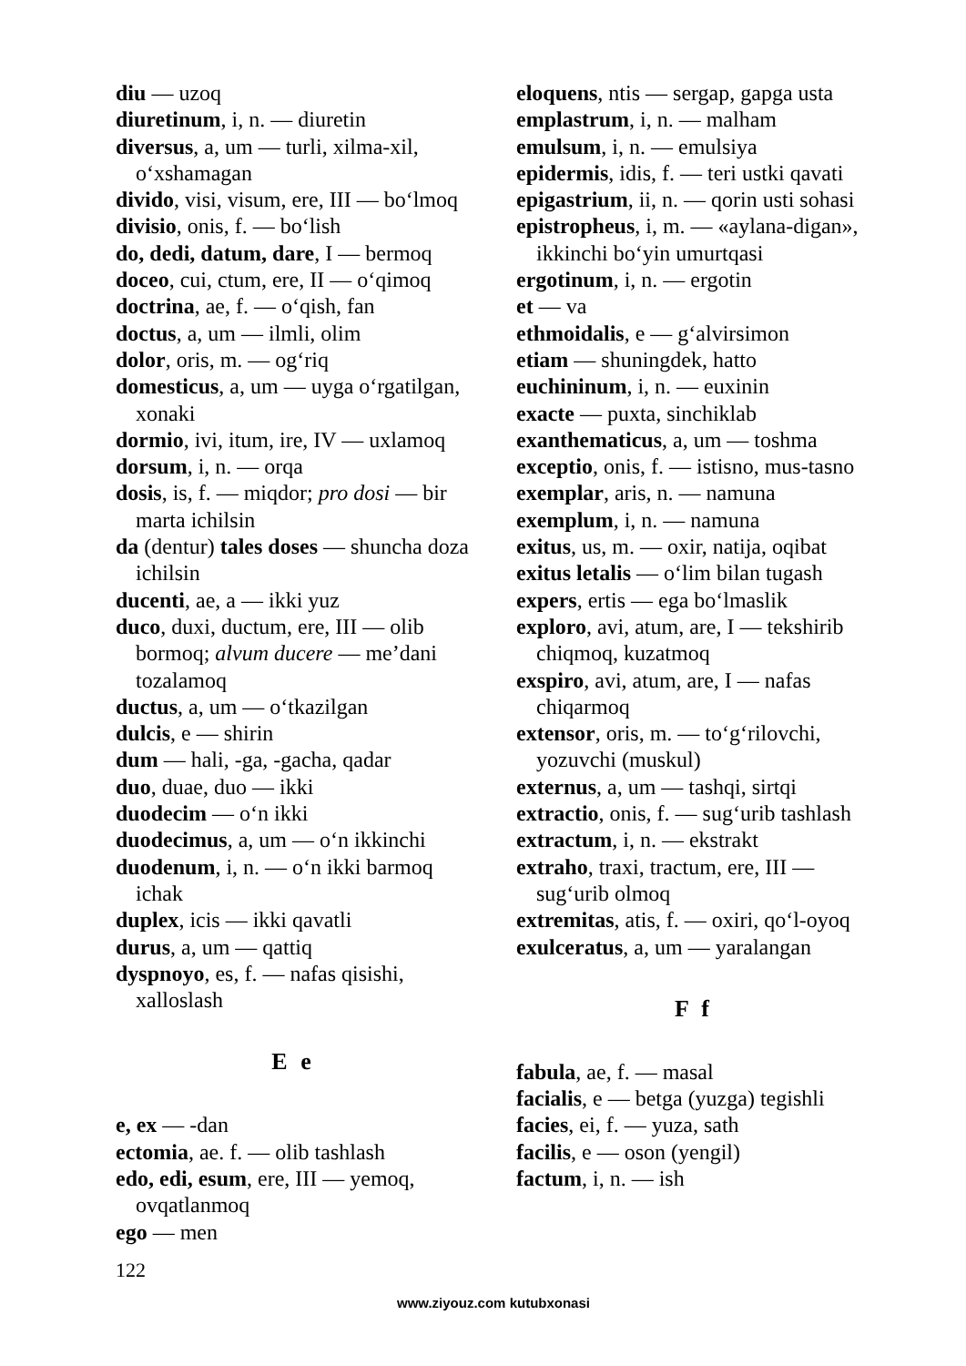diu — uzoq
diuretinum, i, n. — diuretin
diversus, a, um — turli, xilma-xil, o‘xshamagan
divido, visi, visum, ere, III — bo‘lmoq
divisio, onis, f. — bo‘lish
do, dedi, datum, dare, I — bermoq
doceo, cui, ctum, ere, II — o‘qimoq
doctrina, ae, f. — o‘qish, fan
doctus, a, um — ilmli, olim
dolor, oris, m. — og‘riq
domesticus, a, um — uyga o‘rgatilgan, xonaki
dormio, ivi, itum, ire, IV — uxlamoq
dorsum, i, n. — orqa
dosis, is, f. — miqdor; pro dosi — bir marta ichilsin
da (dentur) tales doses — shuncha doza ichilsin
ducenti, ae, a — ikki yuz
duco, duxi, ductum, ere, III — olib bormoq; alvum ducere — me’dani tozalamoq
ductus, a, um — o‘tkazilgan
dulcis, e — shirin
dum — hali, -ga, -gacha, qadar
duo, duae, duo — ikki
duodecim — o‘n ikki
duodecimus, a, um — o‘n ikkinchi
duodenum, i, n. — o‘n ikki barmoq ichak
duplex, icis — ikki qavatli
durus, a, um — qattiq
dyspnoyo, es, f. — nafas qisishi, xalloslash
E e
e, ex — -dan
ectomia, ae. f. — olib tashlash
edo, edi, esum, ere, III — yemoq, ovqatlanmoq
ego — men
eloquens, ntis — sergap, gapga usta
emplastrum, i, n. — malham
emulsum, i, n. — emulsiya
epidermis, idis, f. — teri ustki qavati
epigastrium, ii, n. — qorin usti sohasi
epistropheus, i, m. — «aylana-digan», ikkinchi bo‘yin umurtqasi
ergotinum, i, n. — ergotin
et — va
ethmoidalis, e — g‘alvirsimon
etiam — shuningdek, hatto
euchininum, i, n. — euxinin
exacte — puxta, sinchiklab
exanthematicus, a, um — toshma
exceptio, onis, f. — istisno, mus-tasno
exemplar, aris, n. — namuna
exemplum, i, n. — namuna
exitus, us, m. — oxir, natija, oqibat
exitus letalis — o‘lim bilan tugash
expers, ertis — ega bo‘lmaslik
exploro, avi, atum, are, I — tekshirib chiqmoq, kuzatmoq
exspiro, avi, atum, are, I — nafas chiqarmoq
extensor, oris, m. — to‘g‘rilovchi, yozuvchi (muskul)
externus, a, um — tashqi, sirtqi
extractio, onis, f. — sug‘urib tashlash
extractum, i, n. — ekstrakt
extraho, traxi, tractum, ere, III — sug‘urib olmoq
extremitas, atis, f. — oxiri, qo‘l-oyoq
exulceratus, a, um — yaralangan
F f
fabula, ae, f. — masal
facialis, e — betga (yuzga) tegishli
facies, ei, f. — yuza, sath
facilis, e — oson (yengil)
factum, i, n. — ish
122
www.ziyouz.com kutubxonasi